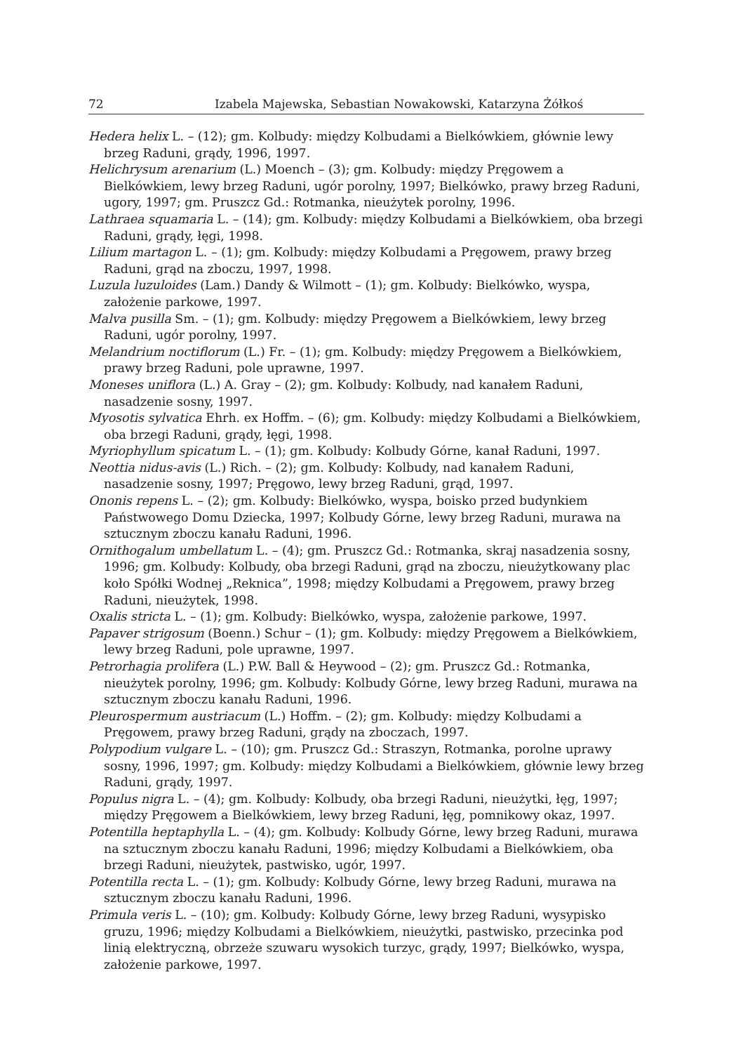72 Izabela Majewska, Sebastian Nowakowski, Katarzyna Żółkoś
Hedera helix L. – (12); gm. Kolbudy: między Kolbudami a Bielkówkiem, głównie lewy brzeg Raduni, grądy, 1996, 1997.
Helichrysum arenarium (L.) Moench – (3); gm. Kolbudy: między Pręgowem a Bielkówkiem, lewy brzeg Raduni, ugór porolny, 1997; Bielkówko, prawy brzeg Raduni, ugory, 1997; gm. Pruszcz Gd.: Rotmanka, nieużytek porolny, 1996.
Lathraea squamaria L. – (14); gm. Kolbudy: między Kolbudami a Bielkówkiem, oba brzegi Raduni, grądy, łęgi, 1998.
Lilium martagon L. – (1); gm. Kolbudy: między Kolbudami a Pręgowem, prawy brzeg Raduni, grąd na zboczu, 1997, 1998.
Luzula luzuloides (Lam.) Dandy & Wilmott – (1); gm. Kolbudy: Bielkówko, wyspa, założenie parkowe, 1997.
Malva pusilla Sm. – (1); gm. Kolbudy: między Pręgowem a Bielkówkiem, lewy brzeg Raduni, ugór porolny, 1997.
Melandrium noctiflorum (L.) Fr. – (1); gm. Kolbudy: między Pręgowem a Bielkówkiem, prawy brzeg Raduni, pole uprawne, 1997.
Moneses uniflora (L.) A. Gray – (2); gm. Kolbudy: Kolbudy, nad kanałem Raduni, nasadzenie sosny, 1997.
Myosotis sylvatica Ehrh. ex Hoffm. – (6); gm. Kolbudy: między Kolbudami a Bielkówkiem, oba brzegi Raduni, grądy, łęgi, 1998.
Myriophyllum spicatum L. – (1); gm. Kolbudy: Kolbudy Górne, kanał Raduni, 1997.
Neottia nidus-avis (L.) Rich. – (2); gm. Kolbudy: Kolbudy, nad kanałem Raduni, nasadzenie sosny, 1997; Pręgowo, lewy brzeg Raduni, grąd, 1997.
Ononis repens L. – (2); gm. Kolbudy: Bielkówko, wyspa, boisko przed budynkiem Państwowego Domu Dziecka, 1997; Kolbudy Górne, lewy brzeg Raduni, murawa na sztucznym zboczu kanału Raduni, 1996.
Ornithogalum umbellatum L. – (4); gm. Pruszcz Gd.: Rotmanka, skraj nasadzenia sosny, 1996; gm. Kolbudy: Kolbudy, oba brzegi Raduni, grąd na zboczu, nieużytkowany plac koło Spółki Wodnej „Reknica”, 1998; między Kolbudami a Pręgowem, prawy brzeg Raduni, nieużytek, 1998.
Oxalis stricta L. – (1); gm. Kolbudy: Bielkówko, wyspa, założenie parkowe, 1997.
Papaver strigosum (Boenn.) Schur – (1); gm. Kolbudy: między Pręgowem a Bielkówkiem, lewy brzeg Raduni, pole uprawne, 1997.
Petrorhagia prolifera (L.) P.W. Ball & Heywood – (2); gm. Pruszcz Gd.: Rotmanka, nieużytek porolny, 1996; gm. Kolbudy: Kolbudy Górne, lewy brzeg Raduni, murawa na sztucznym zboczu kanału Raduni, 1996.
Pleurospermum austriacum (L.) Hoffm. – (2); gm. Kolbudy: między Kolbudami a Pręgowem, prawy brzeg Raduni, grądy na zboczach, 1997.
Polypodium vulgare L. – (10); gm. Pruszcz Gd.: Straszyn, Rotmanka, porolne uprawy sosny, 1996, 1997; gm. Kolbudy: między Kolbudami a Bielkówkiem, głównie lewy brzeg Raduni, grądy, 1997.
Populus nigra L. – (4); gm. Kolbudy: Kolbudy, oba brzegi Raduni, nieużytki, łęg, 1997; między Pręgowem a Bielkówkiem, lewy brzeg Raduni, łęg, pomnikowy okaz, 1997.
Potentilla heptaphylla L. – (4); gm. Kolbudy: Kolbudy Górne, lewy brzeg Raduni, murawa na sztucznym zboczu kanału Raduni, 1996; między Kolbudami a Bielkówkiem, oba brzegi Raduni, nieużytek, pastwisko, ugór, 1997.
Potentilla recta L. – (1); gm. Kolbudy: Kolbudy Górne, lewy brzeg Raduni, murawa na sztucznym zboczu kanału Raduni, 1996.
Primula veris L. – (10); gm. Kolbudy: Kolbudy Górne, lewy brzeg Raduni, wysypisko gruzu, 1996; między Kolbudami a Bielkówkiem, nieużytki, pastwisko, przecinka pod linią elektryczną, obrzeże szuwaru wysokich turzyc, grądy, 1997; Bielkówko, wyspa, założenie parkowe, 1997.